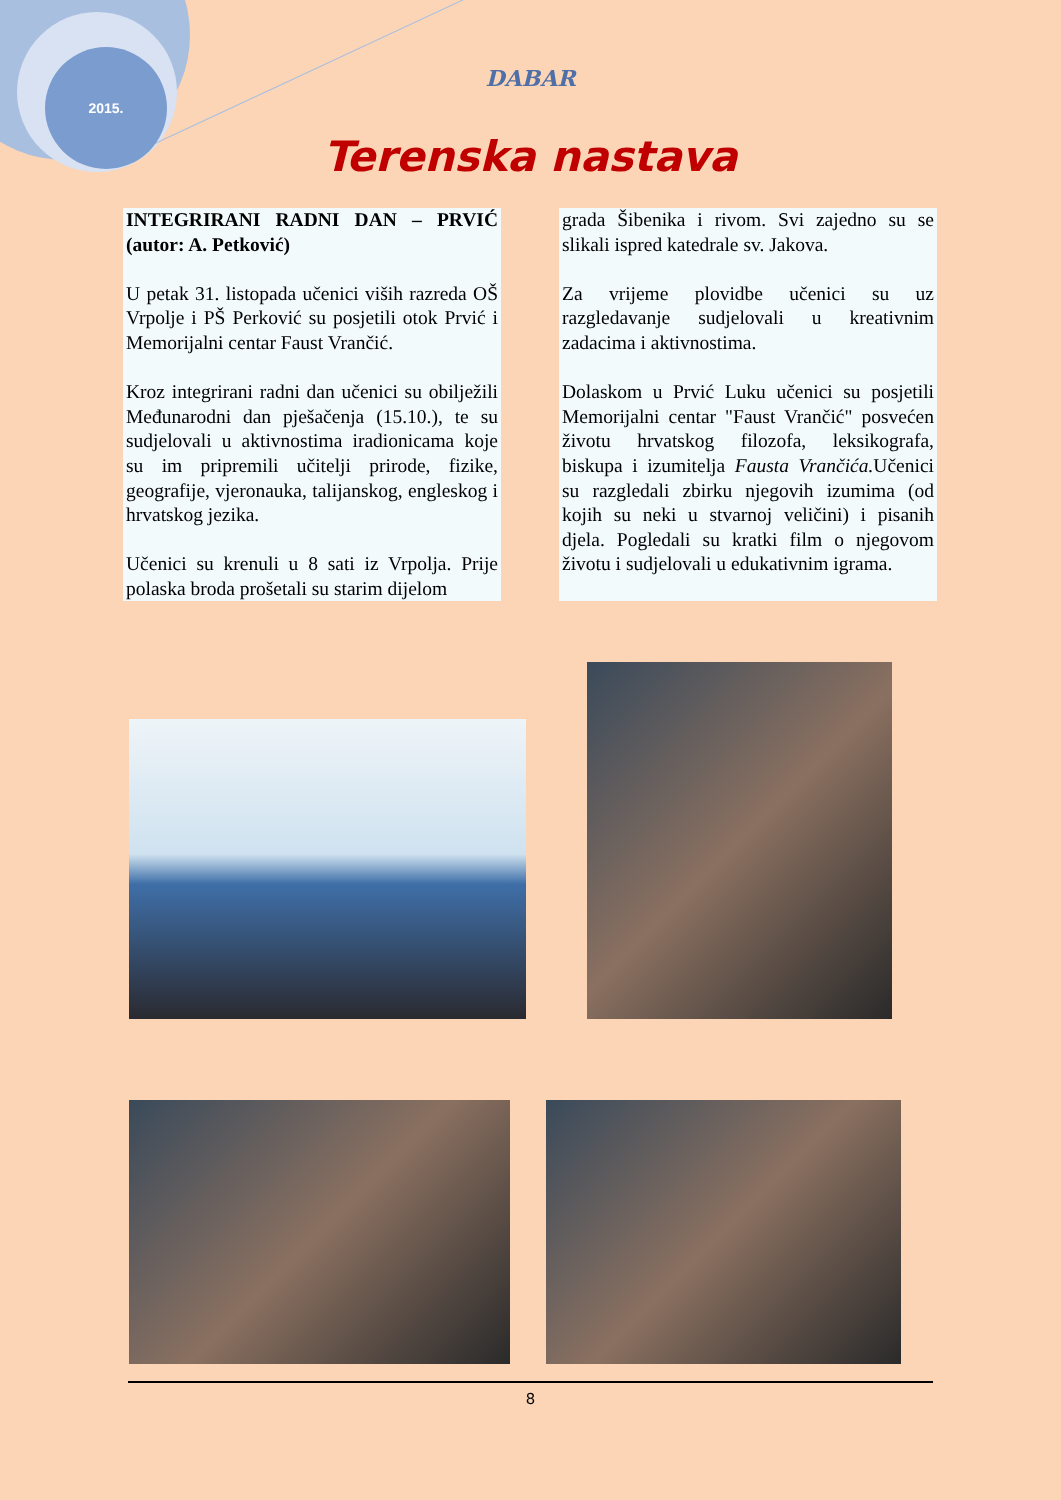2015.
DABAR
Terenska nastava
INTEGRIRANI RADNI DAN – PRVIĆ (autor: A. Petković)
U petak 31. listopada učenici viših razreda OŠ Vrpolje i PŠ Perković su posjetili otok Prvić i Memorijalni centar Faust Vrančić.
Kroz integrirani radni dan učenici su obilježili Međunarodni dan pješačenja (15.10.), te su sudjelovali u aktivnostima iradionicama koje su im pripremili učitelji prirode, fizike, geografije, vjeronauka, talijanskog, engleskog i hrvatskog jezika.
Učenici su krenuli u 8 sati iz Vrpolja. Prije polaska broda prošetali su starim dijelom
grada Šibenika i rivom. Svi zajedno su se slikali ispred katedrale sv. Jakova.
Za vrijeme plovidbe učenici su uz razgledavanje sudjelovali u kreativnim zadacima i aktivnostima.
Dolaskom u Prvić Luku učenici su posjetili Memorijalni centar "Faust Vrančić" posvećen životu hrvatskog filozofa, leksikografa, biskupa i izumitelja Fausta Vrančića. Učenici su razgledali zbirku njegovih izumima (od kojih su neki u stvarnoj veličini) i pisanih djela. Pogledali su kratki film o njegovom životu i sudjelovali u edukativnim igrama.
8